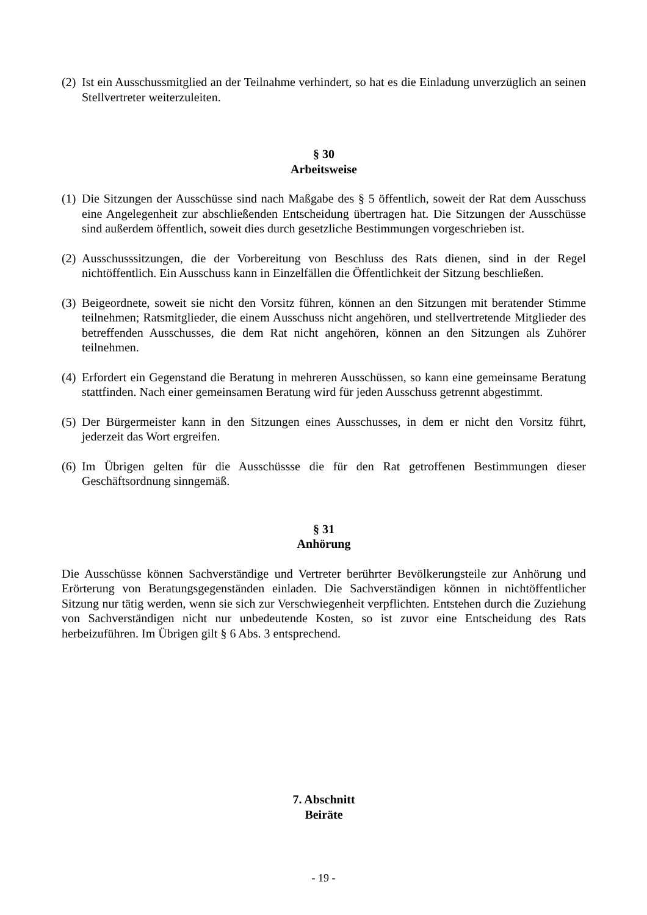(2) Ist ein Ausschussmitglied an der Teilnahme verhindert, so hat es die Einladung unverzüglich an seinen Stellvertreter weiterzuleiten.
§ 30
Arbeitsweise
(1) Die Sitzungen der Ausschüsse sind nach Maßgabe des § 5 öffentlich, soweit der Rat dem Ausschuss eine Angelegenheit zur abschließenden Entscheidung übertragen hat. Die Sitzungen der Ausschüsse sind außerdem öffentlich, soweit dies durch gesetzliche Bestimmungen vorgeschrieben ist.
(2) Ausschusssitzungen, die der Vorbereitung von Beschluss des Rats dienen, sind in der Regel nichtöffentlich. Ein Ausschuss kann in Einzelfällen die Öffentlichkeit der Sitzung beschließen.
(3) Beigeordnete, soweit sie nicht den Vorsitz führen, können an den Sitzungen mit beratender Stimme teilnehmen; Ratsmitglieder, die einem Ausschuss nicht angehören, und stellvertretende Mitglieder des betreffenden Ausschusses, die dem Rat nicht angehören, können an den Sitzungen als Zuhörer teilnehmen.
(4) Erfordert ein Gegenstand die Beratung in mehreren Ausschüssen, so kann eine gemeinsame Beratung stattfinden. Nach einer gemeinsamen Beratung wird für jeden Ausschuss getrennt abgestimmt.
(5) Der Bürgermeister kann in den Sitzungen eines Ausschusses, in dem er nicht den Vorsitz führt, jederzeit das Wort ergreifen.
(6) Im Übrigen gelten für die Ausschüssse die für den Rat getroffenen Bestimmungen dieser Geschäftsordnung sinngemäß.
§ 31
Anhörung
Die Ausschüsse können Sachverständige und Vertreter berührter Bevölkerungsteile zur Anhörung und Erörterung von Beratungsgegenständen einladen. Die Sachverständigen können in nichtöffentlicher Sitzung nur tätig werden, wenn sie sich zur Verschwiegenheit verpflichten. Entstehen durch die Zuziehung von Sachverständigen nicht nur unbedeutende Kosten, so ist zuvor eine Entscheidung des Rats herbeizuführen. Im Übrigen gilt § 6 Abs. 3 entsprechend.
7. Abschnitt
Beiräte
- 19 -